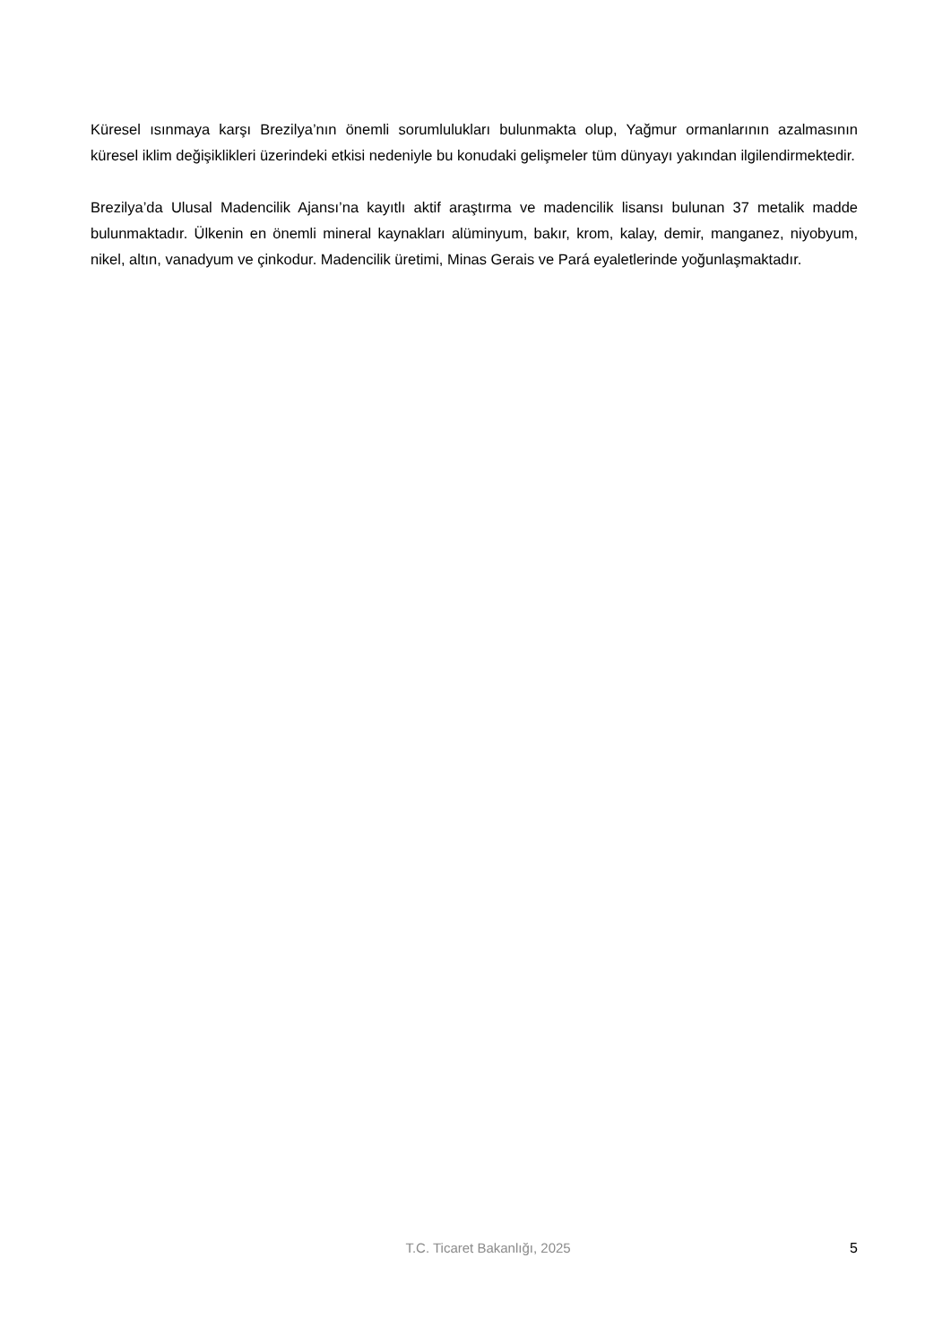Küresel ısınmaya karşı Brezilya’nın önemli sorumlulukları bulunmakta olup, Yağmur ormanlarının azalmasının küresel iklim değişiklikleri üzerindeki etkisi nedeniyle bu konudaki gelişmeler tüm dünyayı yakından ilgilendirmektedir.
Brezilya’da Ulusal Madencilik Ajansı’na kayıtlı aktif araştırma ve madencilik lisansı bulunan 37 metalik madde bulunmaktadır. Ülkenin en önemli mineral kaynakları alüminyum, bakır, krom, kalay, demir, manganez, niyobyum, nikel, altın, vanadyum ve çinkodur. Madencilik üretimi, Minas Gerais ve Pará eyaletlerinde yoğunlaşmaktadır.
T.C. Ticaret Bakanlığı, 2025 5